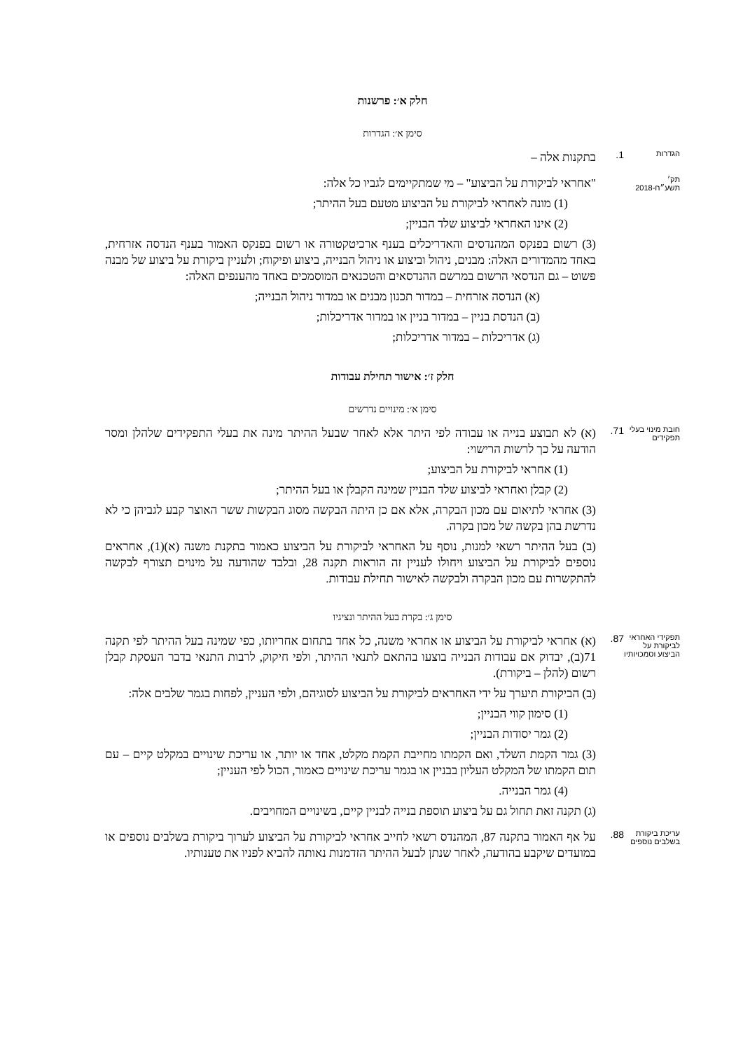חלק א׳: פרשנות
סימן א׳: הגדרות
הגדרות
1.
בתקנות אלה –
תק׳ תשע״ח-2018
"אחראי לביקורת על הביצוע" – מי שמתקיימים לגביו כל אלה:
(1) מונה לאחראי לביקורת על הביצוע מטעם בעל ההיתר;
(2) אינו האחראי לביצוע שלד הבניין;
(3) רשום בפנקס המהנדסים והאדריכלים בענף ארכיטקטורה או רשום בפנקס האמור בענף הנדסה אזרחית, באחד מהמדורים האלה: מבנים, ניהול וביצוע או ניהול הבנייה, ביצוע ופיקוח; ולעניין ביקורת על ביצוע של מבנה פשוט – גם הנדסאי הרשום במרשם ההנדסאים והטכנאים המוסמכים באחד מהענפים האלה:
(א) הנדסה אזרחית – במדור תכנון מבנים או במדור ניהול הבנייה;
(ב) הנדסת בניין – במדור בניין או במדור אדריכלות;
(ג) אדריכלות – במדור אדריכלות;
חלק ז׳: אישור תחילת עבודות
סימן א׳: מינויים נדרשים
חובת מינוי בעלי תפקידים
71.
(א) לא תבוצע בנייה או עבודה לפי היתר אלא לאחר שבעל ההיתר מינה את בעלי התפקידים שלהלן ומסר הודעה על כך לרשות הרישוי:
(1) אחראי לביקורת על הביצוע;
(2) קבלן ואחראי לביצוע שלד הבניין שמינה הקבלן או בעל ההיתר;
(3) אחראי לתיאום עם מכון הבקרה, אלא אם כן היתה הבקשה מסוג הבקשות ששר האוצר קבע לגביהן כי לא נדרשת בהן בקשה של מכון בקרה.
(ב) בעל ההיתר רשאי למנות, נוסף על האחראי לביקורת על הביצוע כאמור בתקנת משנה (א)(1), אחראים נוספים לביקורת על הביצוע ויחולו לעניין זה הוראות תקנה 28, ובלבד שהודעה על מינוים תצורף לבקשה להתקשרות עם מכון הבקרה ולבקשה לאישור תחילת עבודות.
סימן ג׳: בקרת בעל ההיתר ונציגיו
תפקידי האחראי לביקורת על הביצוע וסמכויותיו
87.
(א) אחראי לביקורת על הביצוע או אחראי משנה, כל אחד בתחום אחריותו, כפי שמינה בעל ההיתר לפי תקנה 71(ב), יבדוק אם עבודות הבנייה בוצעו בהתאם לתנאי ההיתר, ולפי חיקוק, לרבות התנאי בדבר העסקת קבלן רשום (להלן – ביקורת).
(ב) הביקורת תיערך על ידי האחראים לביקורת על הביצוע לסוגיהם, ולפי העניין, לפחות בגמר שלבים אלה:
(1) סימון קווי הבניין;
(2) גמר יסודות הבניין;
(3) גמר הקמת השלד, ואם הקמתו מחייבת הקמת מקלט, אחד או יותר, או עריכת שינויים במקלט קיים – עם תום הקמתו של המקלט העליון בבניין או בגמר עריכת שינויים כאמור, הכול לפי העניין;
(4) גמר הבנייה.
(ג) תקנה זאת תחול גם על ביצוע תוספת בנייה לבניין קיים, בשינויים המחויבים.
עריכת ביקורת בשלבים נוספים
88.
על אף האמור בתקנה 87, המהנדס רשאי לחייב אחראי לביקורת על הביצוע לערוך ביקורת בשלבים נוספים או במועדים שיקבע בהודעה, לאחר שנתן לבעל ההיתר הזדמנות נאותה להביא לפניו את טענותיו.